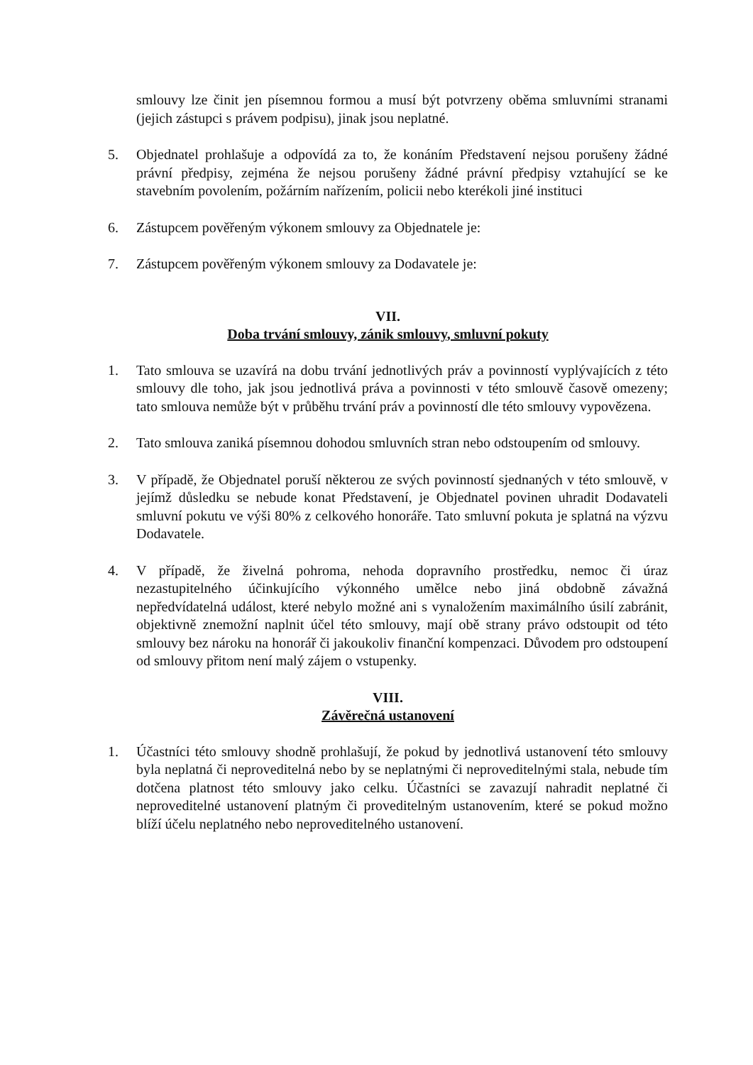smlouvy lze činit jen písemnou formou a musí být potvrzeny oběma smluvními stranami (jejich zástupci s právem podpisu), jinak jsou neplatné.
5. Objednatel prohlašuje a odpovídá za to, že konáním Představení nejsou porušeny žádné právní předpisy, zejména že nejsou porušeny žádné právní předpisy vztahující se ke stavebním povolením, požárním nařízením, policii nebo kterékoli jiné instituci
6. Zástupcem pověřeným výkonem smlouvy za Objednatele je:
7. Zástupcem pověřeným výkonem smlouvy za Dodavatele je:
VII.
Doba trvání smlouvy, zánik smlouvy, smluvní pokuty
1. Tato smlouva se uzavírá na dobu trvání jednotlivých práv a povinností vyplývajících z této smlouvy dle toho, jak jsou jednotlivá práva a povinnosti v této smlouvě časově omezeny; tato smlouva nemůže být v průběhu trvání práv a povinností dle této smlouvy vypovězena.
2. Tato smlouva zaniká písemnou dohodou smluvních stran nebo odstoupením od smlouvy.
3. V případě, že Objednatel poruší některou ze svých povinností sjednaných v této smlouvě, v jejímž důsledku se nebude konat Představení, je Objednatel povinen uhradit Dodavateli smluvní pokutu ve výši 80% z celkového honoráře. Tato smluvní pokuta je splatná na výzvu Dodavatele.
4. V případě, že živelná pohroma, nehoda dopravního prostředku, nemoc či úraz nezastupitelného účinkujícího výkonného umělce nebo jiná obdobně závažná nepředvídatelná událost, které nebylo možné ani s vynaložením maximálního úsilí zabránit, objektivně znemožní naplnit účel této smlouvy, mají obě strany právo odstoupit od této smlouvy bez nároku na honorář či jakoukoliv finanční kompenzaci. Důvodem pro odstoupení od smlouvy přitom není malý zájem o vstupenky.
VIII.
Závěrečná ustanovení
1. Účastníci této smlouvy shodně prohlašují, že pokud by jednotlivá ustanovení této smlouvy byla neplatná či neproveditelná nebo by se neplatnými či neproveditelnými stala, nebude tím dotčena platnost této smlouvy jako celku. Účastníci se zavazují nahradit neplatné či neproveditelné ustanovení platným či proveditelným ustanovením, které se pokud možno blíží účelu neplatného nebo neproveditelného ustanovení.